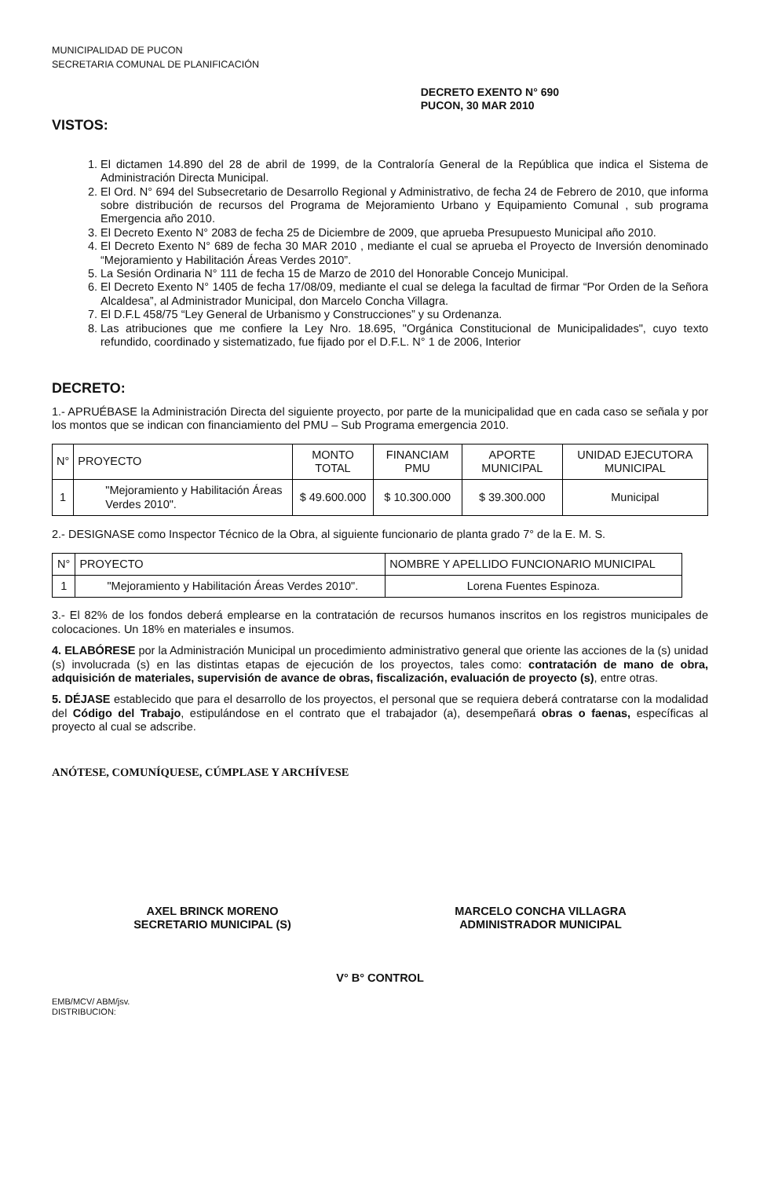MUNICIPALIDAD DE PUCON
SECRETARIA COMUNAL DE PLANIFICACIÓN
VISTOS:
DECRETO EXENTO N° 690
PUCON, 30 MAR 2010
1. El dictamen 14.890 del 28 de abril de 1999, de la Contraloría General de la República que indica el Sistema de Administración Directa Municipal.
2. El Ord. N° 694 del Subsecretario de Desarrollo Regional y Administrativo, de fecha 24 de Febrero de 2010, que informa sobre distribución de recursos del Programa de Mejoramiento Urbano y Equipamiento Comunal , sub programa Emergencia año 2010.
3. El Decreto Exento N° 2083 de fecha 25 de Diciembre de 2009, que aprueba Presupuesto Municipal año 2010.
4. El Decreto Exento N° 689 de fecha 30 MAR 2010 , mediante el cual se aprueba el Proyecto de Inversión denominado “Mejoramiento y Habilitación Áreas Verdes 2010”.
5. La Sesión Ordinaria N° 111 de fecha 15 de Marzo de 2010 del Honorable Concejo Municipal.
6. El Decreto Exento N° 1405 de fecha 17/08/09, mediante el cual se delega la facultad de firmar “Por Orden de la Señora Alcaldesa”, al Administrador Municipal, don Marcelo Concha Villagra.
7. El D.F.L 458/75 “Ley General de Urbanismo y Construcciones” y su Ordenanza.
8. Las atribuciones que me confiere la Ley Nro. 18.695, "Orgánica Constitucional de Municipalidades", cuyo texto refundido, coordinado y sistematizado, fue fijado por el D.F.L. N° 1 de 2006, Interior
DECRETO:
1.- APRUÉBASE la Administración Directa del siguiente proyecto, por parte de la municipalidad que en cada caso se señala y por los montos que se indican con financiamiento del PMU – Sub Programa emergencia 2010.
| N° | PROYECTO | MONTO TOTAL | FINANCIAM PMU | APORTE MUNICIPAL | UNIDAD EJECUTORA MUNICIPAL |
| --- | --- | --- | --- | --- | --- |
| 1 | "Mejoramiento y Habilitación Áreas Verdes 2010". | $ 49.600.000 | $ 10.300.000 | $ 39.300.000 | Municipal |
2.- DESIGNASE como Inspector Técnico de la Obra, al siguiente funcionario de planta grado 7° de la E. M. S.
| N° | PROYECTO | NOMBRE Y APELLIDO FUNCIONARIO MUNICIPAL |
| --- | --- | --- |
| 1 | "Mejoramiento y Habilitación Áreas Verdes 2010". | Lorena Fuentes Espinoza. |
3.- El 82% de los fondos deberá emplearse en la contratación de recursos humanos inscritos en los registros municipales de colocaciones. Un 18% en materiales e insumos.
4. ELABÓRESE por la Administración Municipal un procedimiento administrativo general que oriente las acciones de la (s) unidad (s) involucrada (s) en las distintas etapas de ejecución de los proyectos, tales como: contratación de mano de obra, adquisición de materiales, supervisión de avance de obras, fiscalización, evaluación de proyecto (s), entre otras.
5. DÉJASE establecido que para el desarrollo de los proyectos, el personal que se requiera deberá contratarse con la modalidad del Código del Trabajo, estipulándose en el contrato que el trabajador (a), desempeñará obras o faenas, específicas al proyecto al cual se adscribe.
ANÓTESE, COMUNÍQUESE, CÚMPLASE Y ARCHÍVESE
AXEL BRINCK MORENO
SECRETARIO MUNICIPAL (S)
MARCELO CONCHA VILLAGRA
ADMINISTRADOR MUNICIPAL
V° B° CONTROL
EMB/MCV/ ABM/jsv.
DISTRIBUCION: